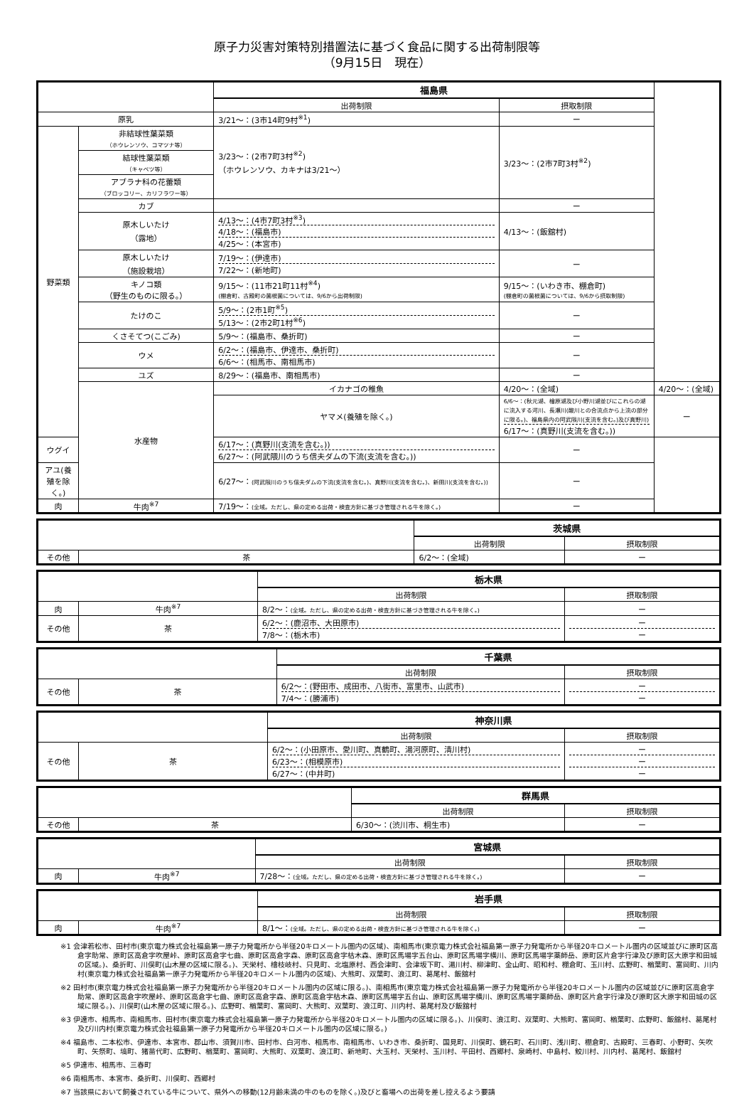原子力災害対策特別措置法に基づく食品に関する出荷制限等
（9月15日　現在）
| | | 福島県 | | |
| | | 出荷制限 | 摂取制限 | |
| 原乳 | | 3/21～：(3市14町9村<sup>※1</sup>) | ー | |
| 野菜類 | 非結球性葉菜類 （ホウレンソウ、コマツナ等） | 3/23～：(2市7町3村<sup>※2</sup>) （ホウレンソウ、カキナは3/21～） | 3/23～：(2市7町3村<sup>※2</sup>) | |
| | 結球性葉菜類 （キャベツ等） | | | |
| | アブラナ科の花蕾類 （ブロッコリー、カリフラワー等） | | | |
| | カブ | | ー | |
| | 原木しいたけ （露地） | 4/13～：(4市7町3村<sup>※3</sup>) 4/18～：(福島市) 4/25～：(本宮市) | 4/13～：(飯舘村) | |
| | 原木しいたけ （施設栽培） | 7/19～：(伊達市) 7/22～：(新地町) | ー | |
| | キノコ類 （野生のものに限る。） | 9/15～：(11市21町11村<sup>※4</sup>) (棚倉町、古殿町の菌根菌については、9/6から出荷制限) | 9/15～：(いわき市、棚倉町) (棚倉町の菌根菌については、9/6から摂取制限) | |
| | たけのこ | 5/9～：(2市1町<sup>※5</sup>) 5/13～：(2市2町1村<sup>※6</sup>) | ー | |
| | くさそてつ(こごみ) | 5/9～：(福島市、桑折町) | ー | |
| | ウメ | 6/2～：(福島市、伊達市、桑折町) 6/6～：(相馬市、南相馬市) | ー | |
| | ユズ | 8/29～：(福島市、南相馬市) | ー | |
| | 水産物 | イカナゴの稚魚 | 4/20～：(全域) | 4/20～：(全域) |
| | | ヤマメ(養殖を除く。) | 6/6～：(秋元湖、檜原湖及び小野川湖並びにこれらの湖に流入する河川、長瀬川(酸川との合流点から上流の部分に限る。)、福島県内の阿武隈川(支流を含む。)及び真野川) 6/17～：(真野川(支流を含む。)) | ー |
| ウグイ | | 6/17～：(真野川(支流を含む。)) 6/27～：(阿武隈川のうち信夫ダムの下流(支流を含む。)) | ー | |
| アユ(養殖を除く。) | | 6/27～： (阿武隈川のうち信夫ダムの下流(支流を含む。)、真野川(支流を含む。)、新田川(支流を含む。)) | ー | |
| 肉 | 牛肉<sup>※7</sup> | 7/19～： (全域。ただし、県の定める出荷・検査方針に基づき管理される牛を除く。) | ー | |
| | | 茨城県 | |
| | | 出荷制限 | 摂取制限 |
| その他 | 茶 | 6/2～：(全域) | ー |
| | | 栃木県 | |
| | | 出荷制限 | 摂取制限 |
| 肉 | 牛肉<sup>※7</sup> | 8/2～： (全域。ただし、県の定める出荷・検査方針に基づき管理される牛を除く。) | ー |
| その他 | 茶 | 6/2～：(鹿沼市、大田原市) 7/8～：(栃木市) | ー ー |
| | | 千葉県 | |
| | | 出荷制限 | 摂取制限 |
| その他 | 茶 | 6/2～：(野田市、成田市、八街市、富里市、山武市) 7/4～：(勝浦市) | ー ー |
| | | 神奈川県 | |
| | | 出荷制限 | 摂取制限 |
| その他 | 茶 | 6/2～：(小田原市、愛川町、真鶴町、湯河原町、清川村) 6/23～：(相模原市) 6/27～：(中井町) | ー ー ー |
| | | 群馬県 | |
| | | 出荷制限 | 摂取制限 |
| その他 | 茶 | 6/30～：(渋川市、桐生市) | ー |
| | | 宮城県 | |
| | | 出荷制限 | 摂取制限 |
| 肉 | 牛肉<sup>※7</sup> | 7/28～： (全域。ただし、県の定める出荷・検査方針に基づき管理される牛を除く。) | ー |
| | | 岩手県 | |
| | | 出荷制限 | 摂取制限 |
| 肉 | 牛肉<sup>※7</sup> | 8/1～： (全域。ただし、県の定める出荷・検査方針に基づき管理される牛を除く。) | ー |
※1 会津若松市、田村市(東京電力株式会社福島第一原子力発電所から半径20キロメートル圏内の区域)、南相馬市(東京電力株式会社福島第一原子力発電所から半径20キロメートル圏内の区域並びに原町区高倉字助常、原町区高倉字吹屋峠、原町区高倉字七曲、原町区高倉字森、原町区高倉字枯木森、原町区馬場字五台山、原町区馬場字横川、原町区馬場字薬師岳、原町区片倉字行津及び原町区大原字和田城の区域。)、桑折町、川俣町(山木屋の区域に限る。)、天栄村、檜枝岐村、只見町、北塩原村、西会津町、会津坂下町、湯川村、柳津町、金山町、昭和村、棚倉町、玉川村、広野町、楢葉町、富岡町、川内村(東京電力株式会社福島第一原子力発電所から半径20キロメートル圏内の区域)、大熊町、双葉町、浪江町、葛尾村、飯舘村
※2 田村市(東京電力株式会社福島第一原子力発電所から半径20キロメートル圏内の区域に限る。)、南相馬市(東京電力株式会社福島第一原子力発電所から半径20キロメートル圏内の区域並びに原町区高倉字助常、原町区高倉字吹屋峠、原町区高倉字七曲、原町区高倉字森、原町区高倉字枯木森、原町区馬場字五台山、原町区馬場字横川、原町区馬場字薬師岳、原町区片倉字行津及び原町区大原字和田城の区域に限る。)、川俣町(山木屋の区域に限る。)、広野町、楢葉町、富岡町、大熊町、双葉町、浪江町、川内村、葛尾村及び飯舘村
※3 伊達市、相馬市、南相馬市、田村市(東京電力株式会社福島第一原子力発電所から半径20キロメートル圏内の区域に限る。)、川俣町、浪江町、双葉町、大熊町、富岡町、楢葉町、広野町、飯舘村、葛尾村及び川内村(東京電力株式会社福島第一原子力発電所から半径20キロメートル圏内の区域に限る。)
※4 福島市、二本松市、伊達市、本宮市、郡山市、須賀川市、田村市、白河市、相馬市、南相馬市、いわき市、桑折町、国見町、川俣町、鏡石町、石川町、浅川町、棚倉町、古殿町、三春町、小野町、矢吹町、矢祭町、塙町、猪苗代町、広野町、楢葉町、富岡町、大熊町、双葉町、浪江町、新地町、大玉村、天栄村、玉川村、平田村、西郷村、泉崎村、中島村、鮫川村、川内村、葛尾村、飯舘村
※5 伊達市、相馬市、三春町
※6 南相馬市、本宮市、桑折町、川俣町、西郷村
※7 当該県において飼養されている牛について、県外への移動(12月齢未満の牛のものを除く。)及びと畜場への出荷を差し控えるよう要請